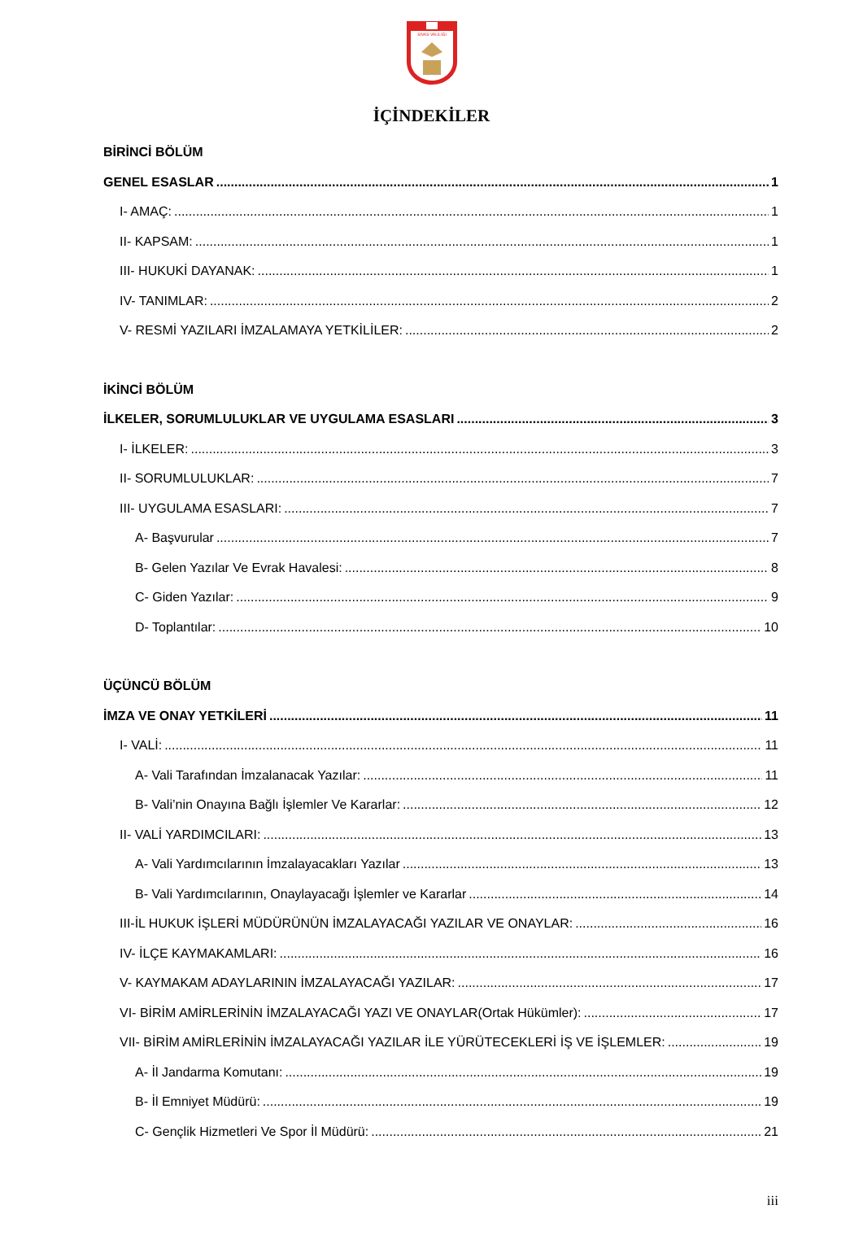SİVAS VALİLİĞİ
İÇİNDEKİLER
BİRİNCİ BÖLÜM
GENEL ESASLAR 1
I- AMAÇ: 1
II- KAPSAM: 1
III- HUKUKİ DAYANAK: 1
IV- TANIMLAR: 2
V- RESMİ YAZILARI İMZALAMAYA YETKİLİLER: 2
İKİNCİ BÖLÜM
İLKELER, SORUMLULUKLAR VE UYGULAMA ESASLARI 3
I- İLKELER: 3
II- SORUMLULUKLAR: 7
III- UYGULAMA ESASLARI: 7
A- Başvurular 7
B- Gelen Yazılar Ve Evrak Havalesi: 8
C- Giden Yazılar: 9
D- Toplantılar: 10
ÜÇÜNCÜ BÖLÜM
İMZA VE ONAY YETKİLERİ 11
I- VALİ: 11
A- Vali Tarafından İmzalanacak Yazılar: 11
B- Vali’nin Onayına Bağlı İşlemler Ve Kararlar: 12
II- VALİ YARDIMCILARI: 13
A- Vali Yardımcılarının İmzalayacakları Yazılar 13
B- Vali Yardımcılarının, Onaylayacağı İşlemler ve Kararlar 14
III-İL HUKUK İŞLERİ MÜDÜRÜNÜN İMZALAYACAĞI YAZILAR VE ONAYLAR: 16
IV- İLÇE KAYMAKAMLARI: 16
V- KAYMAKAM ADAYLARININ İMZALAYACAĞI YAZILAR: 17
VI- BİRİM AMİRLERİNİN İMZALAYACAĞI YAZI VE ONAYLAR(Ortak Hükümler): 17
VII- BİRİM AMİRLERİNİN İMZALAYACAĞI YAZILAR İLE YÜRÜTECEKLERİ İŞ VE İŞLEMLER: 19
A- İl Jandarma Komutanı: 19
B- İl Emniyet Müdürü: 19
C- Gençlik Hizmetleri Ve Spor İl Müdürü: 21
iii